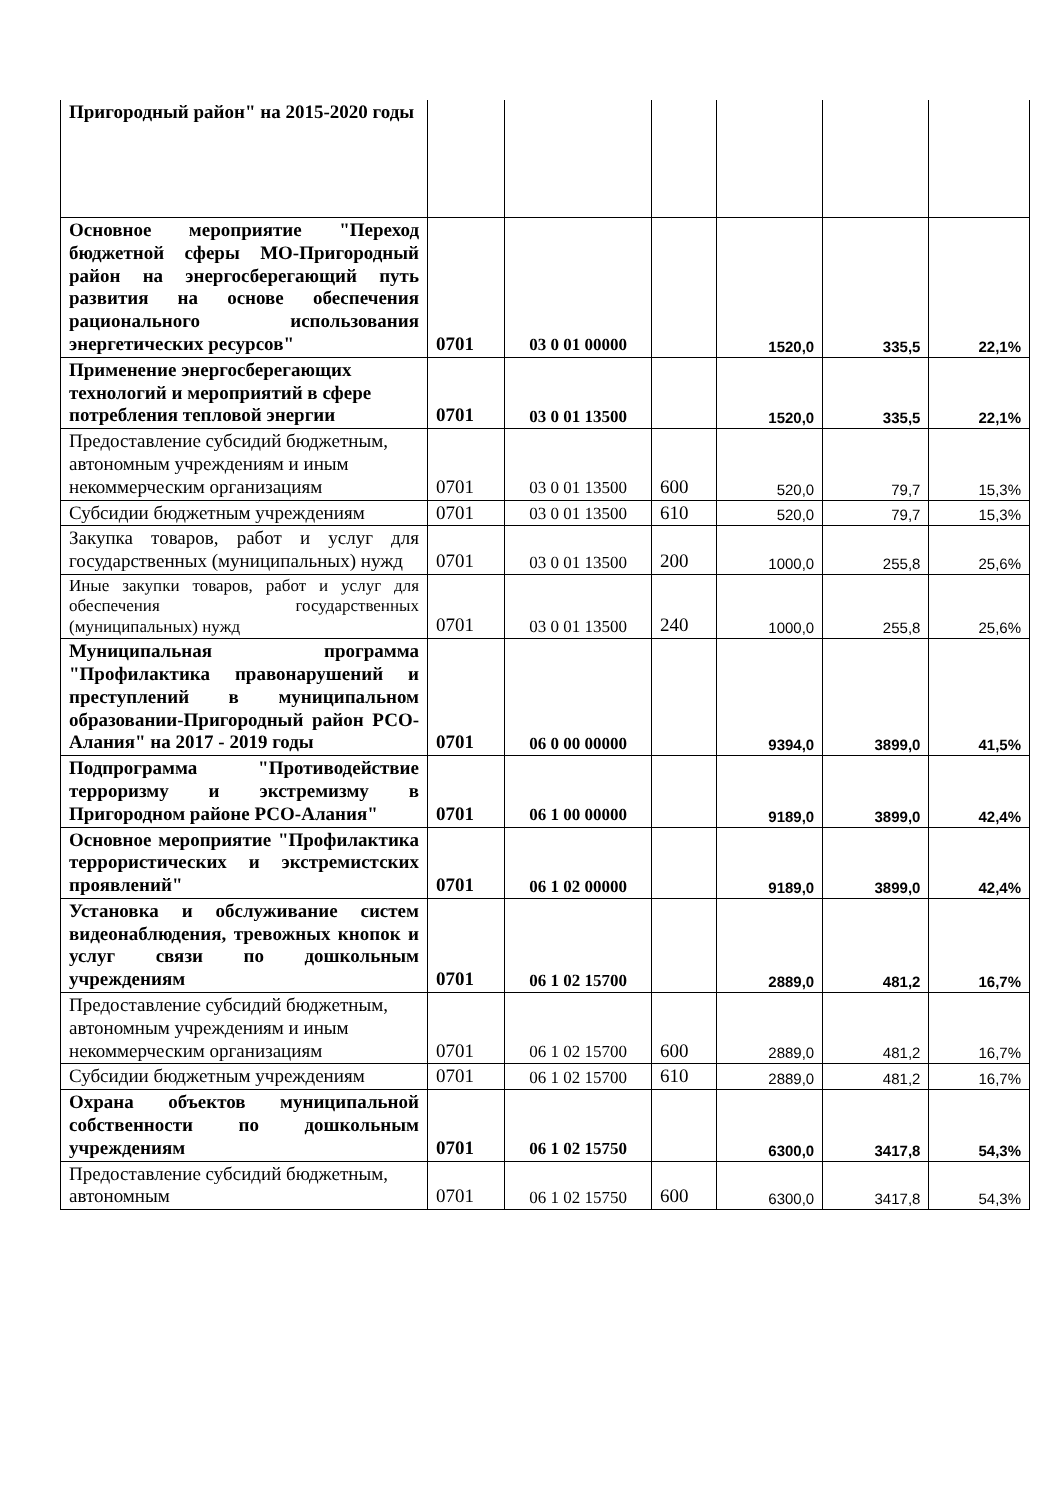| Пригородный район" на 2015-2020 годы | | | | | | |
| Основное мероприятие "Переход бюджетной сферы МО-Пригородный район на энергосберегающий путь развития на основе обеспечения рационального использования энергетических ресурсов" | 0701 | 03 0 01 00000 | | 1520,0 | 335,5 | 22,1% |
| Применение энергосберегающих технологий и мероприятий в сфере потребления тепловой энергии | 0701 | 03 0 01 13500 | | 1520,0 | 335,5 | 22,1% |
| Предоставление субсидий бюджетным, автономным учреждениям и иным некоммерческим организациям | 0701 | 03 0 01 13500 | 600 | 520,0 | 79,7 | 15,3% |
| Субсидии бюджетным учреждениям | 0701 | 03 0 01 13500 | 610 | 520,0 | 79,7 | 15,3% |
| Закупка товаров, работ и услуг для государственных (муниципальных) нужд | 0701 | 03 0 01 13500 | 200 | 1000,0 | 255,8 | 25,6% |
| Иные закупки товаров, работ и услуг для обеспечения государственных (муниципальных) нужд | 0701 | 03 0 01 13500 | 240 | 1000,0 | 255,8 | 25,6% |
| Муниципальная программа "Профилактика правонарушений и преступлений в муниципальном образовании-Пригородный район РСО-Алания" на 2017 - 2019 годы | 0701 | 06 0 00 00000 | | 9394,0 | 3899,0 | 41,5% |
| Подпрограмма "Противодействие терроризму и экстремизму в Пригородном районе РСО-Алания" | 0701 | 06 1 00 00000 | | 9189,0 | 3899,0 | 42,4% |
| Основное мероприятие "Профилактика террористических и экстремистских проявлений" | 0701 | 06 1 02 00000 | | 9189,0 | 3899,0 | 42,4% |
| Установка и обслуживание систем видеонаблюдения, тревожных кнопок и услуг связи по дошкольным учреждениям | 0701 | 06 1 02 15700 | | 2889,0 | 481,2 | 16,7% |
| Предоставление субсидий бюджетным, автономным учреждениям и иным некоммерческим организациям | 0701 | 06 1 02 15700 | 600 | 2889,0 | 481,2 | 16,7% |
| Субсидии бюджетным учреждениям | 0701 | 06 1 02 15700 | 610 | 2889,0 | 481,2 | 16,7% |
| Охрана объектов муниципальной собственности по дошкольным учреждениям | 0701 | 06 1 02 15750 | | 6300,0 | 3417,8 | 54,3% |
| Предоставление субсидий бюджетным, автономным | 0701 | 06 1 02 15750 | 600 | 6300,0 | 3417,8 | 54,3% |